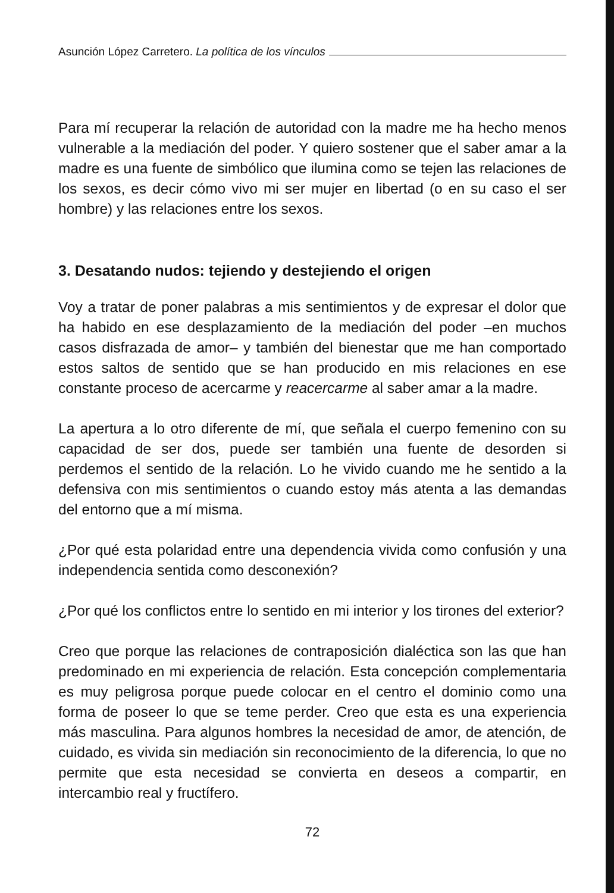Asunción López Carretero. La política de los vínculos
Para mí recuperar la relación de autoridad con la madre me ha hecho menos vulnerable a la mediación del poder. Y quiero sostener que el saber amar a la madre es una fuente de simbólico que ilumina como se tejen las relaciones de los sexos, es decir cómo vivo mi ser mujer en libertad (o en su caso el ser hombre) y las relaciones entre los sexos.
3. Desatando nudos: tejiendo y destejiendo el origen
Voy a tratar de poner palabras a mis sentimientos y de expresar el dolor que ha habido en ese desplazamiento de la mediación del poder –en muchos casos disfrazada de amor– y también del bienestar que me han comportado estos saltos de sentido que se han producido en mis relaciones en ese constante proceso de acercarme y reacercarme al saber amar a la madre.
La apertura a lo otro diferente de mí, que señala el cuerpo femenino con su capacidad de ser dos, puede ser también una fuente de desorden si perdemos el sentido de la relación. Lo he vivido cuando me he sentido a la defensiva con mis sentimientos o cuando estoy más atenta a las demandas del entorno que a mí misma.
¿Por qué esta polaridad entre una dependencia vivida como confusión y una independencia sentida como desconexión?
¿Por qué los conflictos entre lo sentido en mi interior y los tirones del exterior?
Creo que porque las relaciones de contraposición dialéctica son las que han predominado en mi experiencia de relación. Esta concepción complementaria es muy peligrosa porque puede colocar en el centro el dominio como una forma de poseer lo que se teme perder. Creo que esta es una experiencia más masculina. Para algunos hombres la necesidad de amor, de atención, de cuidado, es vivida sin mediación sin reconocimiento de la diferencia, lo que no permite que esta necesidad se convierta en deseos a compartir, en intercambio real y fructífero.
72